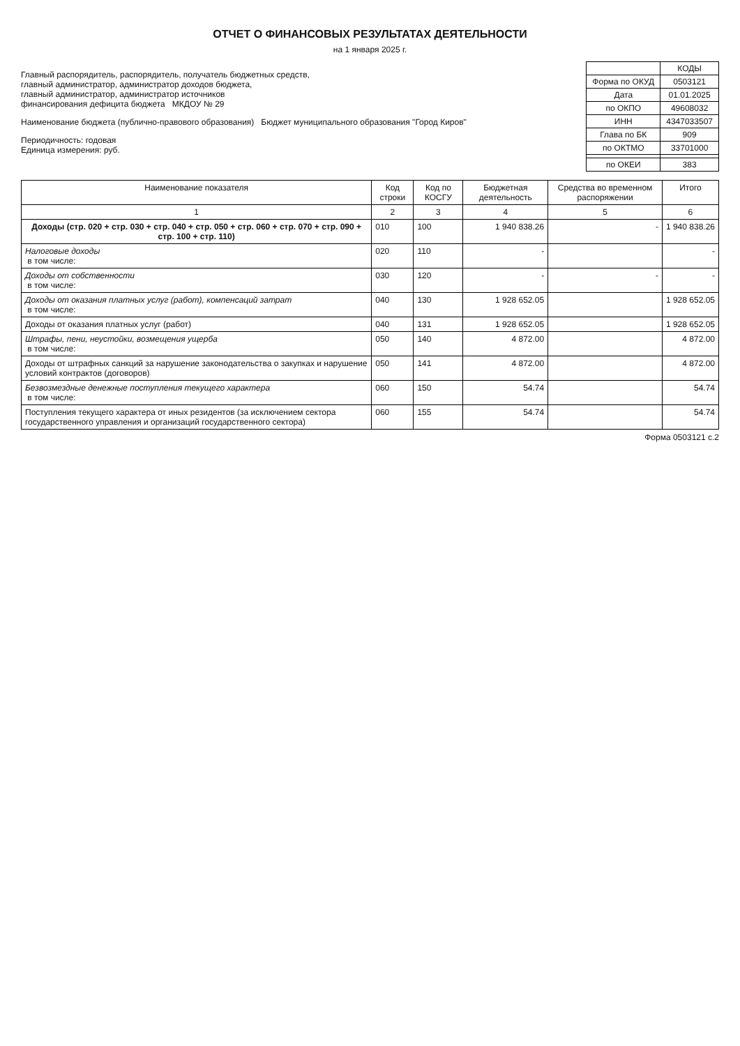ОТЧЕТ О ФИНАНСОВЫХ РЕЗУЛЬТАТАХ ДЕЯТЕЛЬНОСТИ
на 1 января 2025 г.
Главный распорядитель, распорядитель, получатель бюджетных средств,
главный администратор, администратор доходов бюджета,
главный администратор, администратор источников
финансирования дефицита бюджета МКДОУ № 29
Наименование бюджета (публично-правового образования) Бюджет муниципального образования "Город Киров"
Периодичность: годовая
Единица измерения: руб.
| | КОДЫ |
| Форма по ОКУД | 0503121 |
| Дата | 01.01.2025 |
| по ОКПО | 49608032 |
| ИНН | 4347033507 |
| Глава по БК | 909 |
| по ОКТМО | 33701000 |
| по ОКЕИ | 383 |
| Наименование показателя | Код строки | Код по КОСГУ | Бюджетная деятельность | Средства во временном распоряжении | Итого |
| --- | --- | --- | --- | --- | --- |
| 1 | 2 | 3 | 4 | 5 | 6 |
| Доходы (стр. 020 + стр. 030 + стр. 040 + стр. 050 + стр. 060 + стр. 070 + стр. 090 + стр. 100 + стр. 110) | 010 | 100 | 1 940 838.26 | - | 1 940 838.26 |
| Налоговые доходы в том числе: | 020 | 110 | - | | - |
| Доходы от собственности в том числе: | 030 | 120 | - | - | - |
| Доходы от оказания платных услуг (работ), компенсаций затрат в том числе: | 040 | 130 | 1 928 652.05 | | 1 928 652.05 |
| Доходы от оказания платных услуг (работ) | 040 | 131 | 1 928 652.05 | | 1 928 652.05 |
| Штрафы, пени, неустойки, возмещения ущерба в том числе: | 050 | 140 | 4 872.00 | | 4 872.00 |
| Доходы от штрафных санкций за нарушение законодательства о закупках и нарушение условий контрактов (договоров) | 050 | 141 | 4 872.00 | | 4 872.00 |
| Безвозмездные денежные поступления текущего характера в том числе: | 060 | 150 | 54.74 | | 54.74 |
| Поступления текущего характера от иных резидентов (за исключением сектора государственного управления и организаций государственного сектора) | 060 | 155 | 54.74 | | 54.74 |
Форма 0503121 с.2